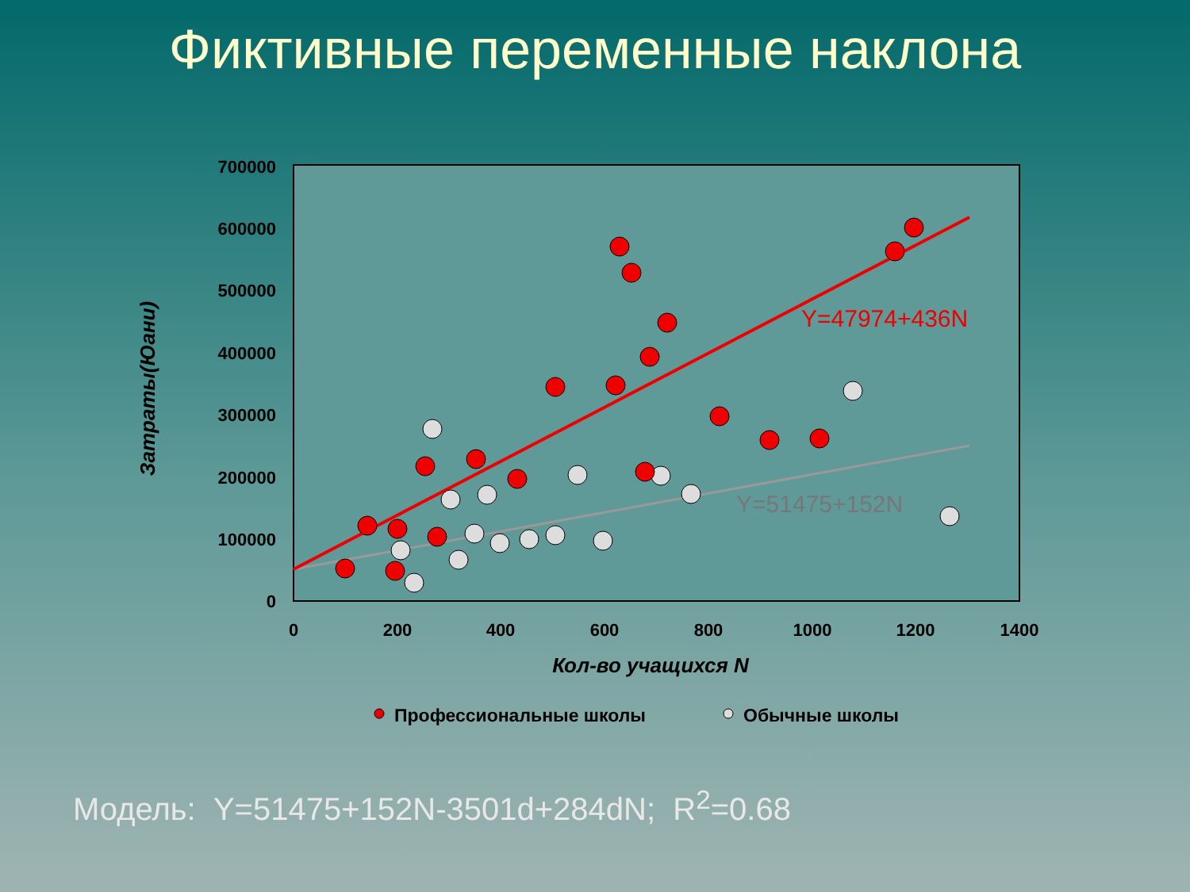Фиктивные переменные наклона
700000
600000
500000
400000
300000
200000
100000
0
0
200
400
600
800
1000
1200
1400
Кол-во учащихся N
Затраты(Юани)
Y=47974+436N
Y=51475+152N
Профессиональные школы
Обычные школы
Модель: Y=51475+152N-3501d+284dN; R<sup>2</sup>=0.68